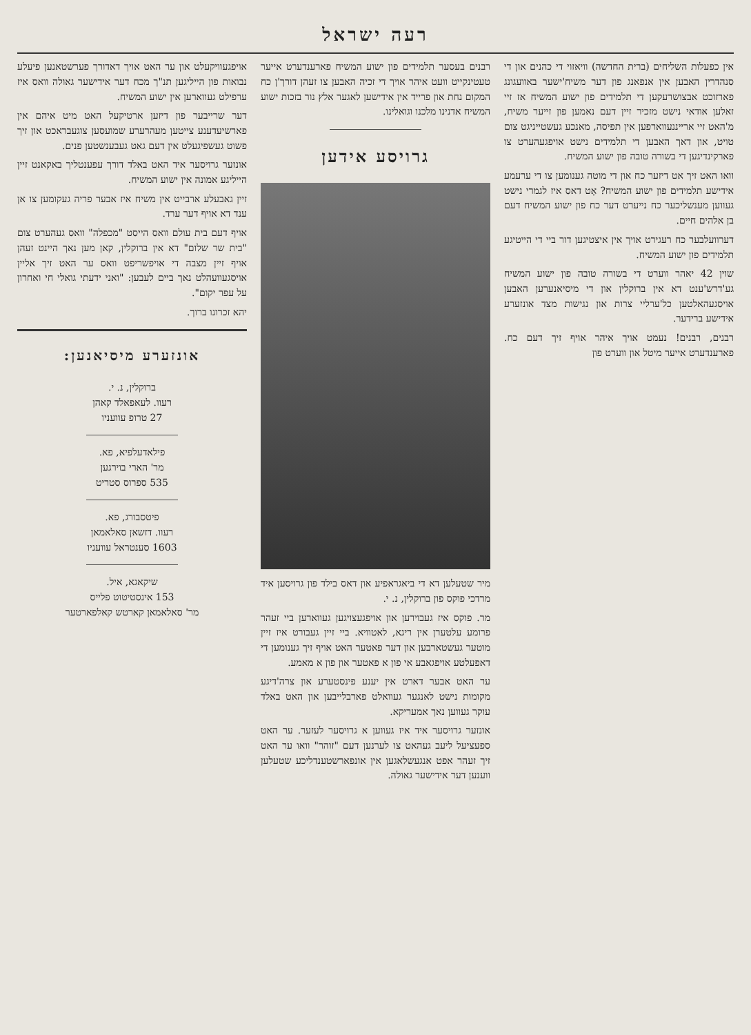רעה ישראל
אין כפעלות השליחים (ברית החדשה) וויאזוי די כהנים און די סנהדרין האבען אין אנפאנג פון דער משיח'ישער באוועגונג פארזוכט אבצושרעקען די תלמידים פון ישוע המשיח אז זיי זאלען אודאי נישט מזכיר זיין דעם נאמען פון זייער משיח, מ'האט זיי ארייננעווארפען אין תפיסה, מאנכע געשטייניגט צום טויט, און דאך האבען די תלמידים נישט אויפגעהערט צו פארקינדיגען די בשורה טובה פון ישוע המשיח.
וואו האט זיך אט דיזער כח און די מוטה גענומען צו די ערעמע אידישע תלמידים פון ישוע המשיח? אָט דאס איז לגמרי נישט געווען מענשליכער כח נייערט דער כח פון ישוע המשיח דעם בן אלהים חיים.
דערוועלבער כח רעגירט אויך אין איצטיגען דור ביי די הייטיגע תלמידים פון ישוע המשיח.
שוין 42 יאהר ווערט די בשורה טובה פון ישוע המשיח גע'דרש'ענט דא אין ברוקלין און די מיסיאנערען האבען אויסגעהאלטען כל'ערליי צרות און נגישות מצד אונזערע אידישע ברידער.
רבנים, רבנים! נעמט אויך איהר אויף זיך דעם כח. פארענדערט אייער מיטל און ווערט פון
רבנים בעסער תלמידים פון ישוע המשיח פארענדערט אייער טעטינקייט וועט איהר אויך די זכיה האבען צו זעהן דורך'ן כח המקום נחת און פרייד אין אידישען לאגער אלץ נור בזכות ישוע המשיח אדנינו מלכנו וגואלינו.
גרויסע אידען
מיר שטעלען דא די ביאגראפיע און דאס בילד פון גרויסען איד מרדכי פוקס פון ברוקלין, נ. י.
מר. פוקס איז געבוירען און אויפגעצויגען געווארען ביי זעהר פרומע עלטערן אין ריגא, לאטוויא. ביי זיין געבורט איז זיין מוטער געשטארבען און דער פאטער האט אויף זיך גענומען די דאפעלטע אויפגאבע אי פון א פאטער און פון א מאמע.
ער האט אבער דארט אין יענע פינסטערע און צרה'דיגע מקומות נישט לאנגער געוואלט פארבלייבען און האט באלד עוקר געווען נאך אמעריקא.
אונזער גרויסער איד איז געווען א גרויסער לעזער. ער האט ספעציעל ליעב געהאט צו לערנען דעם "זוהר" וואו ער האט זיך זעהר אפט אנגעשלאגען אין אונפארשטענדליכע שטעלען ווענען דער אידישער גאולה.
אויפגעוויקעלט און ער האט אויך דאדורך פערשטאנען פיעלע נבואות פון הייליגען תנ"ך מכח דער אידישער גאולה וואס איז ערפילט געווארען אין ישוע המשיח.
דער שרייבער פון דיזען ארטיקעל האט מיט איהם אין פארשיעדענע צייטען מעהרערע שמועסען צוגעבראכט און זיך פשוט געשפיגעלט אין דעם גאט געבענשטען פנים.
אונזער גרויסער איד האט באלד דורך עפענטליך באקאנט זיין הייליגע אמונה אין ישוע המשיח.
זיין גאבעלע ארבייט אין משיח איז אבער פריה געקומען צו אן ענד דא אויף דער ערד.
אויף דעם בית עולם וואס הייסט "מכפלה" וואס געהערט צום "בית שר שלום" דא אין ברוקלין, קאן מען נאך היינט זעהן אויף זיין מצבה די אויפשריפט וואס ער האט זיך אליין אויסגעוועהלט נאך ביים לעבען: "ואני ידעתי גואלי חי ואחרון על עפר יקום".
יהא זכרונו ברוך.
אונזערע מיסיאנען:
ברוקלין, נ. י.
רעוו. לעאפאלד קאהן
27 טרופ עוועניו
פילאדעלפיא, פא.
מר' הארי בוירגען
535 ספרוס סטריט
פיטסבורג, פא.
רעוו. דזשאן סאלאמאן
1603 סענטראל עוועניו
שיקאגא, איל.
153 אינסטיטוט פלייס
מר' סאלאמאן קארטש קאלפארטער